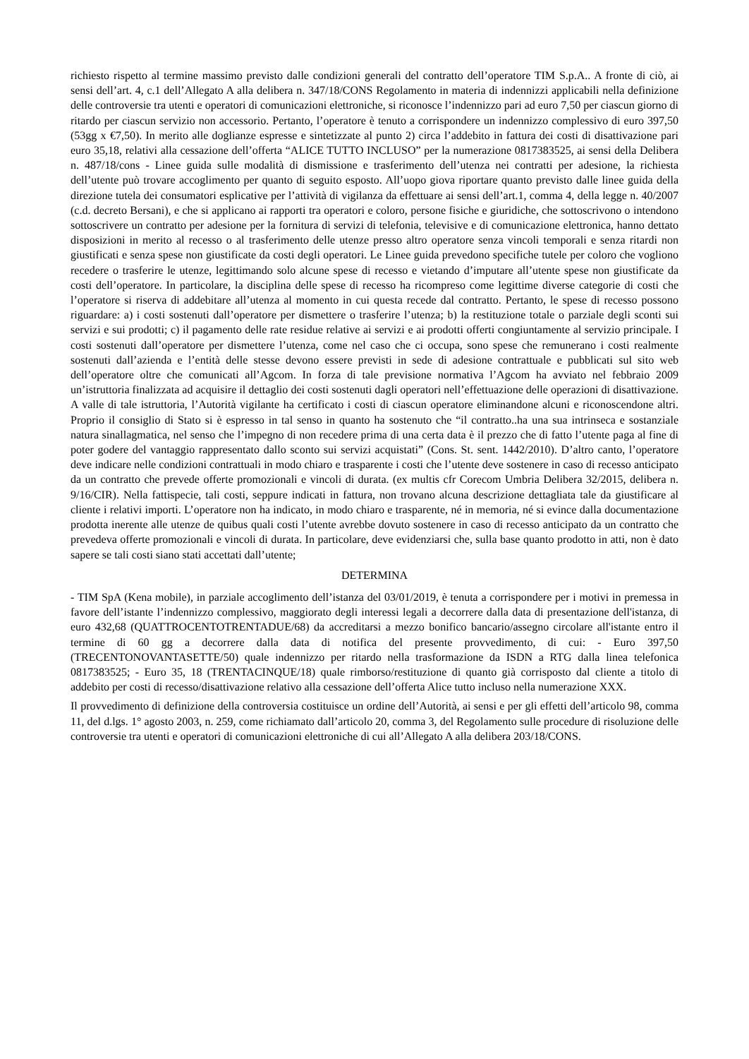richiesto rispetto al termine massimo previsto dalle condizioni generali del contratto dell’operatore TIM S.p.A.. A fronte di ciò, ai sensi dell’art. 4, c.1 dell’Allegato A alla delibera n. 347/18/CONS Regolamento in materia di indennizzi applicabili nella definizione delle controversie tra utenti e operatori di comunicazioni elettroniche, si riconosce l’indennizzo pari ad euro 7,50 per ciascun giorno di ritardo per ciascun servizio non accessorio. Pertanto, l’operatore è tenuto a corrispondere un indennizzo complessivo di euro 397,50 (53gg x €7,50). In merito alle doglianze espresse e sintetizzate al punto 2) circa l’addebito in fattura dei costi di disattivazione pari euro 35,18, relativi alla cessazione dell’offerta “ALICE TUTTO INCLUSO” per la numerazione 0817383525, ai sensi della Delibera n. 487/18/cons - Linee guida sulle modalità di dismissione e trasferimento dell’utenza nei contratti per adesione, la richiesta dell’utente può trovare accoglimento per quanto di seguito esposto. All’uopo giova riportare quanto previsto dalle linee guida della direzione tutela dei consumatori esplicative per l’attività di vigilanza da effettuare ai sensi dell’art.1, comma 4, della legge n. 40/2007 (c.d. decreto Bersani), e che si applicano ai rapporti tra operatori e coloro, persone fisiche e giuridiche, che sottoscrivono o intendono sottoscrivere un contratto per adesione per la fornitura di servizi di telefonia, televisive e di comunicazione elettronica, hanno dettato disposizioni in merito al recesso o al trasferimento delle utenze presso altro operatore senza vincoli temporali e senza ritardi non giustificati e senza spese non giustificate da costi degli operatori. Le Linee guida prevedono specifiche tutele per coloro che vogliono recedere o trasferire le utenze, legittimando solo alcune spese di recesso e vietando d’imputare all’utente spese non giustificate da costi dell’operatore. In particolare, la disciplina delle spese di recesso ha ricompreso come legittime diverse categorie di costi che l’operatore si riserva di addebitare all’utenza al momento in cui questa recede dal contratto. Pertanto, le spese di recesso possono riguardare: a) i costi sostenuti dall’operatore per dismettere o trasferire l’utenza; b) la restituzione totale o parziale degli sconti sui servizi e sui prodotti; c) il pagamento delle rate residue relative ai servizi e ai prodotti offerti congiuntamente al servizio principale. I costi sostenuti dall’operatore per dismettere l’utenza, come nel caso che ci occupa, sono spese che remunerano i costi realmente sostenuti dall’azienda e l’entità delle stesse devono essere previsti in sede di adesione contrattuale e pubblicati sul sito web dell’operatore oltre che comunicati all’Agcom. In forza di tale previsione normativa l’Agcom ha avviato nel febbraio 2009 un’istruttoria finalizzata ad acquisire il dettaglio dei costi sostenuti dagli operatori nell’effettuazione delle operazioni di disattivazione. A valle di tale istruttoria, l’Autorità vigilante ha certificato i costi di ciascun operatore eliminandone alcuni e riconoscendone altri. Proprio il consiglio di Stato si è espresso in tal senso in quanto ha sostenuto che “il contratto..ha una sua intrinseca e sostanziale natura sinallagmatica, nel senso che l’impegno di non recedere prima di una certa data è il prezzo che di fatto l’utente paga al fine di poter godere del vantaggio rappresentato dallo sconto sui servizi acquistati” (Cons. St. sent. 1442/2010). D’altro canto, l’operatore deve indicare nelle condizioni contrattuali in modo chiaro e trasparente i costi che l’utente deve sostenere in caso di recesso anticipato da un contratto che prevede offerte promozionali e vincoli di durata. (ex multis cfr Corecom Umbria Delibera 32/2015, delibera n. 9/16/CIR). Nella fattispecie, tali costi, seppure indicati in fattura, non trovano alcuna descrizione dettagliata tale da giustificare al cliente i relativi importi. L’operatore non ha indicato, in modo chiaro e trasparente, né in memoria, né si evince dalla documentazione prodotta inerente alle utenze de quibus quali costi l’utente avrebbe dovuto sostenere in caso di recesso anticipato da un contratto che prevedeva offerte promozionali e vincoli di durata. In particolare, deve evidenziarsi che, sulla base quanto prodotto in atti, non è dato sapere se tali costi siano stati accettati dall’utente;
DETERMINA
- TIM SpA (Kena mobile), in parziale accoglimento dell’istanza del 03/01/2019, è tenuta a corrispondere per i motivi in premessa in favore dell’istante l’indennizzo complessivo, maggiorato degli interessi legali a decorrere dalla data di presentazione dell'istanza, di euro 432,68 (QUATTROCENTOTRENTADUE/68) da accreditarsi a mezzo bonifico bancario/assegno circolare all'istante entro il termine di 60 gg a decorrere dalla data di notifica del presente provvedimento, di cui: - Euro 397,50 (TRECENTONOVANTASETTE/50) quale indennizzo per ritardo nella trasformazione da ISDN a RTG dalla linea telefonica 0817383525; - Euro 35, 18 (TRENTACINQUE/18) quale rimborso/restituzione di quanto già corrisposto dal cliente a titolo di addebito per costi di recesso/disattivazione relativo alla cessazione dell’offerta Alice tutto incluso nella numerazione XXX.
Il provvedimento di definizione della controversia costituisce un ordine dell’Autorità, ai sensi e per gli effetti dell’articolo 98, comma 11, del d.lgs. 1° agosto 2003, n. 259, come richiamato dall’articolo 20, comma 3, del Regolamento sulle procedure di risoluzione delle controversie tra utenti e operatori di comunicazioni elettroniche di cui all’Allegato A alla delibera 203/18/CONS.